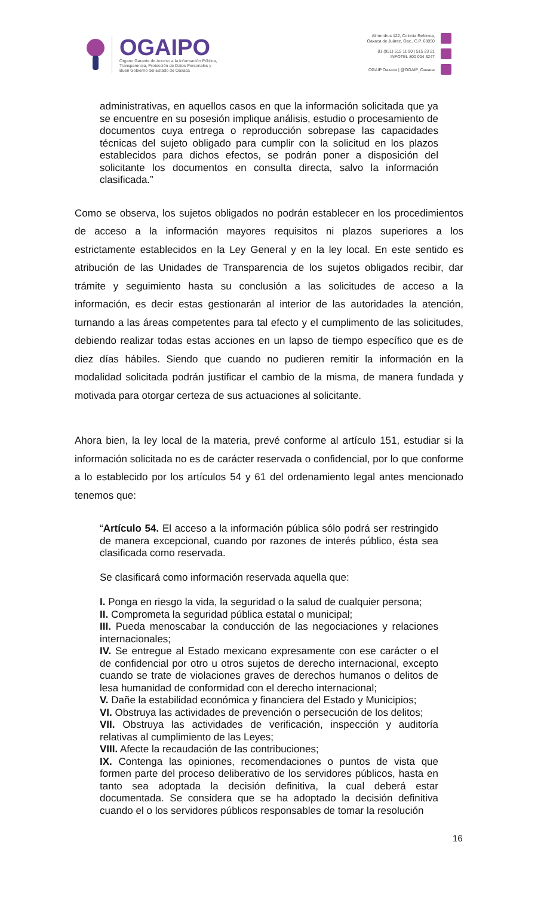OGAIPO
Órgano Garante de Acceso a la Información Pública,
Transparencia, Protección de Datos Personales y
Buen Gobierno del Estado de Oaxaca
Almendros 122, Colonia Reforma,
Oaxaca de Juárez, Oax., C.P. 68050
01 (951) 515 11 90 | 515 23 21
INFOTEL 800 004 3247
OGAIP Oaxaca | @OGAIP_Oaxaca
administrativas, en aquellos casos en que la información solicitada que ya se encuentre en su posesión implique análisis, estudio o procesamiento de documentos cuya entrega o reproducción sobrepase las capacidades técnicas del sujeto obligado para cumplir con la solicitud en los plazos establecidos para dichos efectos, se podrán poner a disposición del solicitante los documentos en consulta directa, salvo la información clasificada.”
Como se observa, los sujetos obligados no podrán establecer en los procedimientos de acceso a la información mayores requisitos ni plazos superiores a los estrictamente establecidos en la Ley General y en la ley local. En este sentido es atribución de las Unidades de Transparencia de los sujetos obligados recibir, dar trámite y seguimiento hasta su conclusión a las solicitudes de acceso a la información, es decir estas gestionarán al interior de las autoridades la atención, turnando a las áreas competentes para tal efecto y el cumplimento de las solicitudes, debiendo realizar todas estas acciones en un lapso de tiempo específico que es de diez días hábiles. Siendo que cuando no pudieren remitir la información en la modalidad solicitada podrán justificar el cambio de la misma, de manera fundada y motivada para otorgar certeza de sus actuaciones al solicitante.
Ahora bien, la ley local de la materia, prevé conforme al artículo 151, estudiar si la información solicitada no es de carácter reservada o confidencial, por lo que conforme a lo establecido por los artículos 54 y 61 del ordenamiento legal antes mencionado tenemos que:
“Artículo 54. El acceso a la información pública sólo podrá ser restringido de manera excepcional, cuando por razones de interés público, ésta sea clasificada como reservada.
Se clasificará como información reservada aquella que:
I. Ponga en riesgo la vida, la seguridad o la salud de cualquier persona;
II. Comprometa la seguridad pública estatal o municipal;
III. Pueda menoscabar la conducción de las negociaciones y relaciones internacionales;
IV. Se entregue al Estado mexicano expresamente con ese carácter o el de confidencial por otro u otros sujetos de derecho internacional, excepto cuando se trate de violaciones graves de derechos humanos o delitos de lesa humanidad de conformidad con el derecho internacional;
V. Dañe la estabilidad económica y financiera del Estado y Municipios;
VI. Obstruya las actividades de prevención o persecución de los delitos;
VII. Obstruya las actividades de verificación, inspección y auditoría relativas al cumplimiento de las Leyes;
VIII. Afecte la recaudación de las contribuciones;
IX. Contenga las opiniones, recomendaciones o puntos de vista que formen parte del proceso deliberativo de los servidores públicos, hasta en tanto sea adoptada la decisión definitiva, la cual deberá estar documentada. Se considera que se ha adoptado la decisión definitiva cuando el o los servidores públicos responsables de tomar la resolución
16